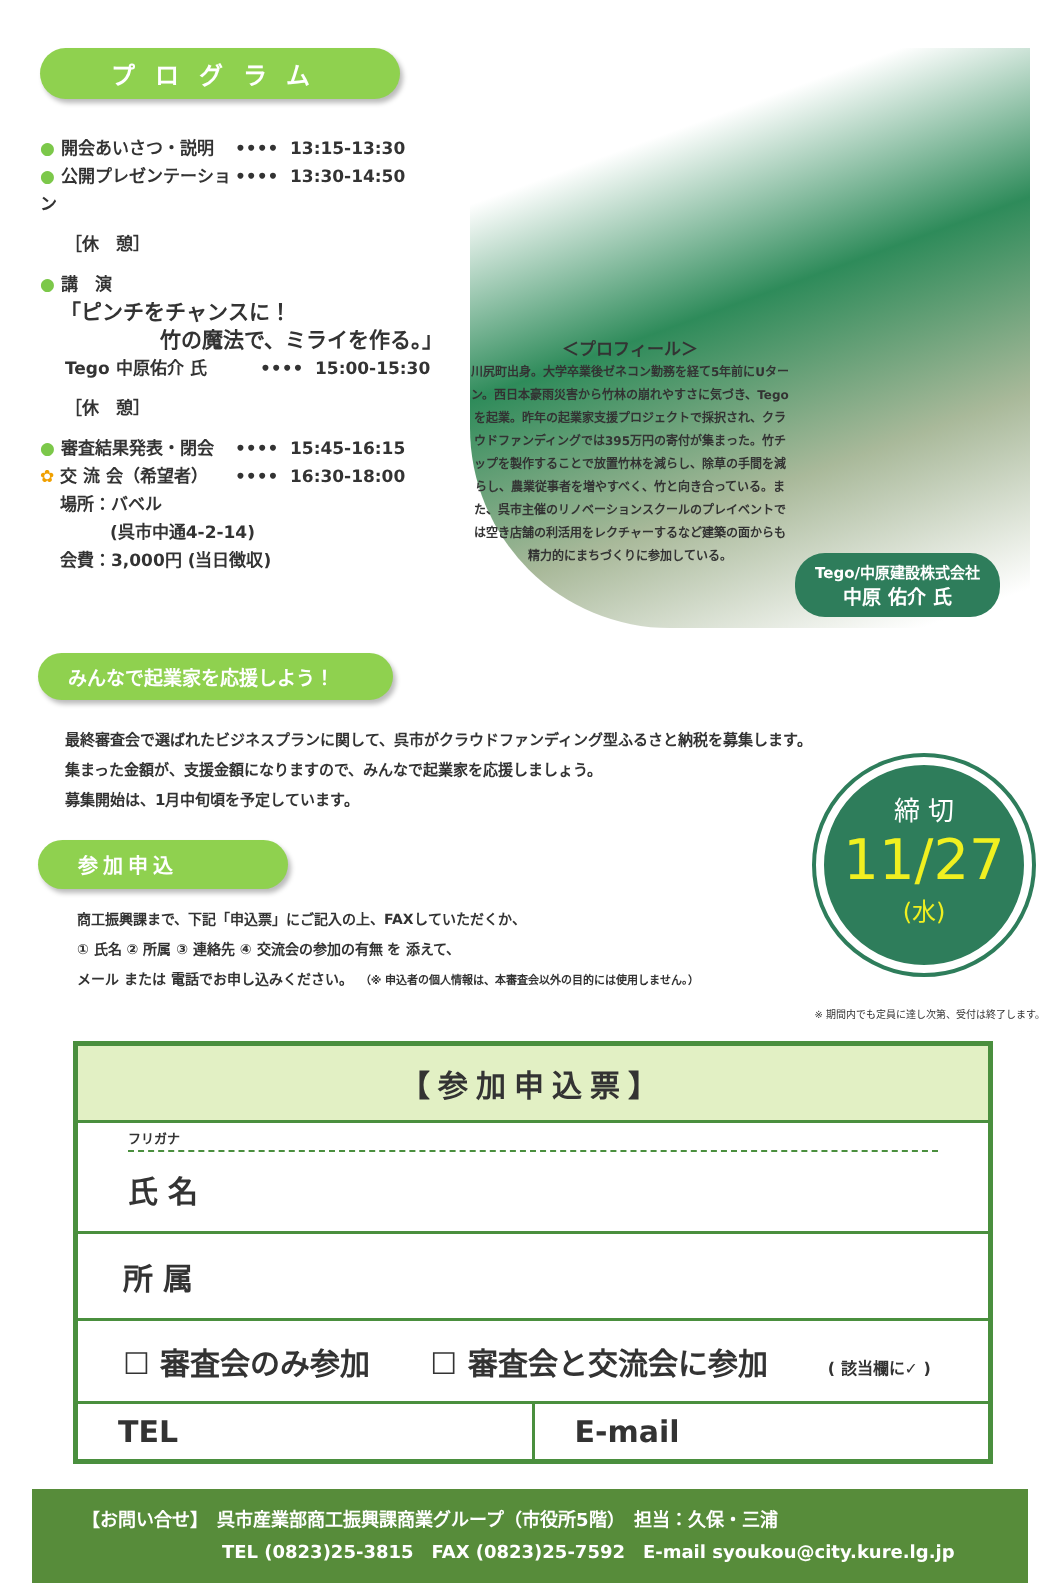プログラム
● 開会あいさつ・説明 •••• 13:15-13:30
● 公開プレゼンテーション •••• 13:30-14:50
［休　憩］
● 講　演
「ピンチをチャンスに！
竹の魔法で、ミライを作る。」
Tego 中原佑介 氏 •••• 15:00-15:30
［休　憩］
● 審査結果発表・閉会 •••• 15:45-16:15
✿ 交 流 会（希望者） •••• 16:30-18:00
場所：バベル
(呉市中通4-2-14)
会費：3,000円 (当日徴収)
＜プロフィール＞
川尻町出身。大学卒業後ゼネコン勤務を経て5年前にUターン。西日本豪雨災害から竹林の崩れやすさに気づき、Tegoを起業。昨年の起業家支援プロジェクトで採択され、クラウドファンディングでは395万円の寄付が集まった。竹チップを製作することで放置竹林を減らし、除草の手間を減らし、農業従事者を増やすべく、竹と向き合っている。また、呉市主催のリノベーションスクールのプレイベントでは空き店舗の利活用をレクチャーするなど建築の面からも精力的にまちづくりに参加している。
Tego/中原建設株式会社
中原 佑介 氏
みんなで起業家を応援しよう！
最終審査会で選ばれたビジネスプランに関して、呉市がクラウドファンディング型ふるさと納税を募集します。
集まった金額が、支援金額になりますので、みんなで起業家を応援しましょう。
募集開始は、1月中旬頃を予定しています。
参加申込
商工振興課まで、下記「申込票」にご記入の上、FAXしていただくか、
① 氏名 ② 所属 ③ 連絡先 ④ 交流会の参加の有無 を 添えて、
メール または 電話でお申し込みください。　（※ 申込者の個人情報は、本審査会以外の目的には使用しません。）
締 切
11/27
(水)
※ 期間内でも定員に達し次第、受付は終了します。
| 【参加申込票】 | |
| フリガナ 氏 名 | |
| 所 属 | |
| ☐ 審査会のみ参加 ☐ 審査会と交流会に参加 ( 該当欄に✓ ) | |
| TEL | E-mail |
【お問い合せ】　呉市産業部商工振興課商業グループ（市役所5階）　担当：久保・三浦
TEL (0823)25-3815　FAX (0823)25-7592　E-mail syoukou@city.kure.lg.jp